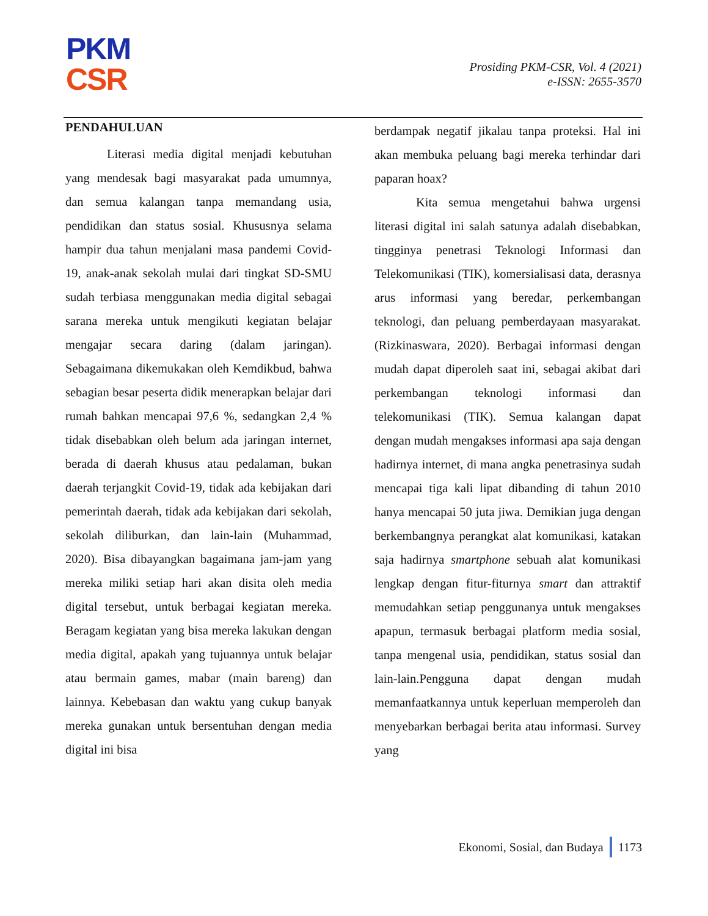PKM
CSR
Prosiding PKM-CSR, Vol. 4 (2021)
e-ISSN: 2655-3570
PENDAHULUAN
Literasi media digital menjadi kebutuhan yang mendesak bagi masyarakat pada umumnya, dan semua kalangan tanpa memandang usia, pendidikan dan status sosial. Khususnya selama hampir dua tahun menjalani masa pandemi Covid-19, anak-anak sekolah mulai dari tingkat SD-SMU sudah terbiasa menggunakan media digital sebagai sarana mereka untuk mengikuti kegiatan belajar mengajar secara daring (dalam jaringan). Sebagaimana dikemukakan oleh Kemdikbud, bahwa sebagian besar peserta didik menerapkan belajar dari rumah bahkan mencapai 97,6 %, sedangkan 2,4 % tidak disebabkan oleh belum ada jaringan internet, berada di daerah khusus atau pedalaman, bukan daerah terjangkit Covid-19, tidak ada kebijakan dari pemerintah daerah, tidak ada kebijakan dari sekolah, sekolah diliburkan, dan lain-lain (Muhammad, 2020). Bisa dibayangkan bagaimana jam-jam yang mereka miliki setiap hari akan disita oleh media digital tersebut, untuk berbagai kegiatan mereka. Beragam kegiatan yang bisa mereka lakukan dengan media digital, apakah yang tujuannya untuk belajar atau bermain games, mabar (main bareng) dan lainnya. Kebebasan dan waktu yang cukup banyak mereka gunakan untuk bersentuhan dengan media digital ini bisa
berdampak negatif jikalau tanpa proteksi. Hal ini akan membuka peluang bagi mereka terhindar dari paparan hoax?
Kita semua mengetahui bahwa urgensi literasi digital ini salah satunya adalah disebabkan, tingginya penetrasi Teknologi Informasi dan Telekomunikasi (TIK), komersialisasi data, derasnya arus informasi yang beredar, perkembangan teknologi, dan peluang pemberdayaan masyarakat. (Rizkinaswara, 2020). Berbagai informasi dengan mudah dapat diperoleh saat ini, sebagai akibat dari perkembangan teknologi informasi dan telekomunikasi (TIK). Semua kalangan dapat dengan mudah mengakses informasi apa saja dengan hadirnya internet, di mana angka penetrasinya sudah mencapai tiga kali lipat dibanding di tahun 2010 hanya mencapai 50 juta jiwa. Demikian juga dengan berkembangnya perangkat alat komunikasi, katakan saja hadirnya smartphone sebuah alat komunikasi lengkap dengan fitur-fiturnya smart dan attraktif memudahkan setiap penggunanya untuk mengakses apapun, termasuk berbagai platform media sosial, tanpa mengenal usia, pendidikan, status sosial dan lain-lain.Pengguna dapat dengan mudah memanfaatkannya untuk keperluan memperoleh dan menyebarkan berbagai berita atau informasi. Survey yang
Ekonomi, Sosial, dan Budaya 1173